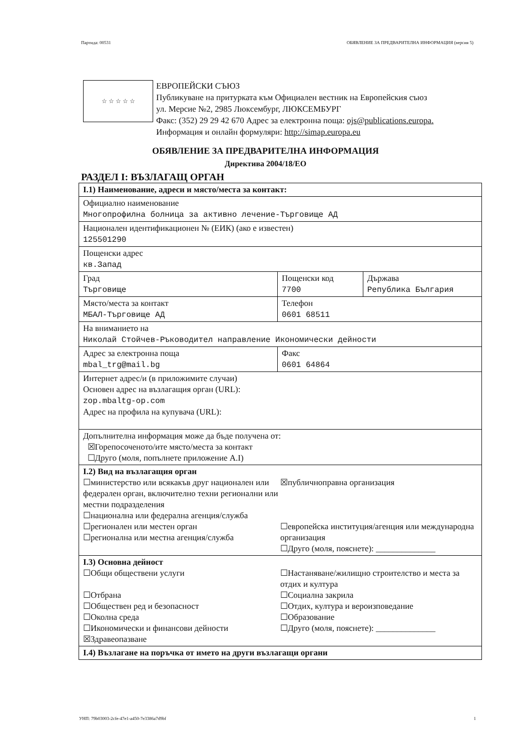Партида: 00531 ОБЯВЛЕНИЕ ЗА ПРЕДВАРИТЕЛНА ИНФОРМАЦИЯ (версия 5)
☆ ☆ ☆ ☆ ☆
ЕВРОПЕЙСКИ СЪЮЗ
Публикуване на притурката към Официален вестник на Европейския съюз
ул. Мерсие №2, 2985 Люксембург, ЛЮКСЕМБУРГ
Факс: (352) 29 29 42 670 Адрес за електронна поща: ojs@publications.europa.
Информация и онлайн формуляри: http://simap.europa.eu
ОБЯВЛЕНИЕ ЗА ПРЕДВАРИТЕЛНА ИНФОРМАЦИЯ
Директива 2004/18/ЕО
РАЗДЕЛ I: ВЪЗЛАГАЩ ОРГАН
| I.1) Наименование, адреси и място/места за контакт: | | |
| Официално наименование Многопрофилна болница за активно лечение-Търговище АД | | |
| Национален идентификационен № (ЕИК) (ако е известен) 125501290 | | |
| Пощенски адрес кв.Запад | | |
| Град Търговище | Пощенски код 7700 | Държава Република България |
| Място/места за контакт МБАЛ-Търговище АД | Телефон 0601 68511 | |
| На вниманието на Николай Стойчев-Ръководител направление Икономически дейности | | |
| Адрес за електронна поща mbal_trg@mail.bg | Факс 0601 64864 | |
| Интернет адрес/и (в приложимите случаи) Основен адрес на възлагащия орган (URL): zop.mbaltg-op.com Адрес на профила на купувача (URL): | | |
| Допълнителна информация може да бъде получена от: ☒Горепосоченото/ите място/места за контакт ☐Друго (моля, попълнете приложение А.I) | | |
| I.2) Вид на възлагащия орган ☐министерство или всякакъв друг национален или федерален орган, включително техни регионални или местни подразделения ☐национална или федерална агенция/служба ☐регионален или местен орган ☐регионална или местна агенция/служба ☒публичноправна организация ☐европейска институция/агенция или международна организация ☐Друго (моля, пояснете): ______________ | | |
| I.3) Основна дейност ☐Общи обществени услуги ☐Отбрана ☐Обществен ред и безопасност ☐Околна среда ☐Икономически и финансови дейности ☒Здравеопазване ☐Настаняване/жилищно строителство и места за отдих и култура ☐Социална закрила ☐Отдих, култура и вероизповедание ☐Образование ☐Друго (моля, пояснете): ______________ | | |
| I.4) Възлагане на поръчка от името на други възлагащи органи | | |
УНП: 79b03003-2cfe-47e1-a450-7e3386a7d9bf 1